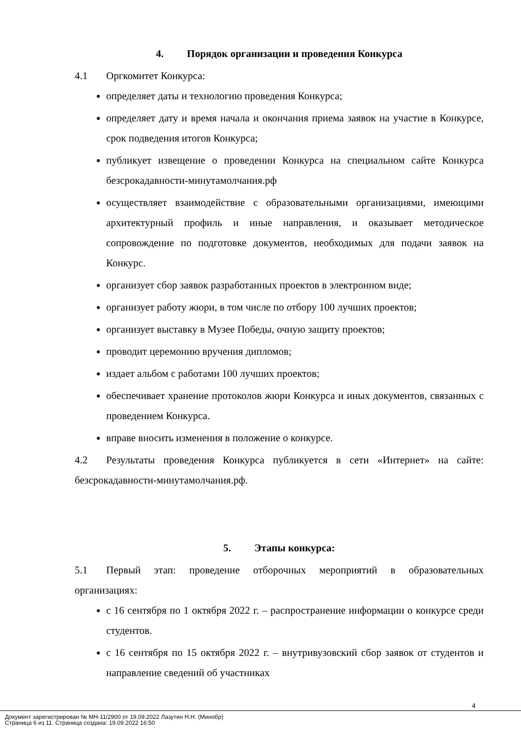4. Порядок организации и проведения Конкурса
4.1 Оргкомитет Конкурса:
определяет даты и технологию проведения Конкурса;
определяет дату и время начала и окончания приема заявок на участие в Конкурсе, срок подведения итогов Конкурса;
публикует извещение о проведении Конкурса на специальном сайте Конкурса безсрокадавности-минутамолчания.рф
осуществляет взаимодействие с образовательными организациями, имеющими архитектурный профиль и иные направления, и оказывает методическое сопровождение по подготовке документов, необходимых для подачи заявок на Конкурс.
организует сбор заявок разработанных проектов в электронном виде;
организует работу жюри, в том числе по отбору 100 лучших проектов;
организует выставку в Музее Победы, очную защиту проектов;
проводит церемонию вручения дипломов;
издает альбом с работами 100 лучших проектов;
обеспечивает хранение протоколов жюри Конкурса и иных документов, связанных с проведением Конкурса.
вправе вносить изменения в положение о конкурсе.
4.2 Результаты проведения Конкурса публикуется в сети «Интернет» на сайте: безсрокадавности-минутамолчания.рф.
5. Этапы конкурса:
5.1 Первый этап: проведение отборочных мероприятий в образовательных организациях:
с 16 сентября по 1 октября 2022 г. – распространение информации о конкурсе среди студентов.
с 16 сентября по 15 октября 2022 г. – внутривузовский сбор заявок от студентов и направление сведений об участниках
4
Документ зарегистрирован № МН-11/2900 от 19.09.2022 Лазутин Н.Н. (Минобр)
Страница 6 из 11. Страница создана: 19.09.2022 16:50